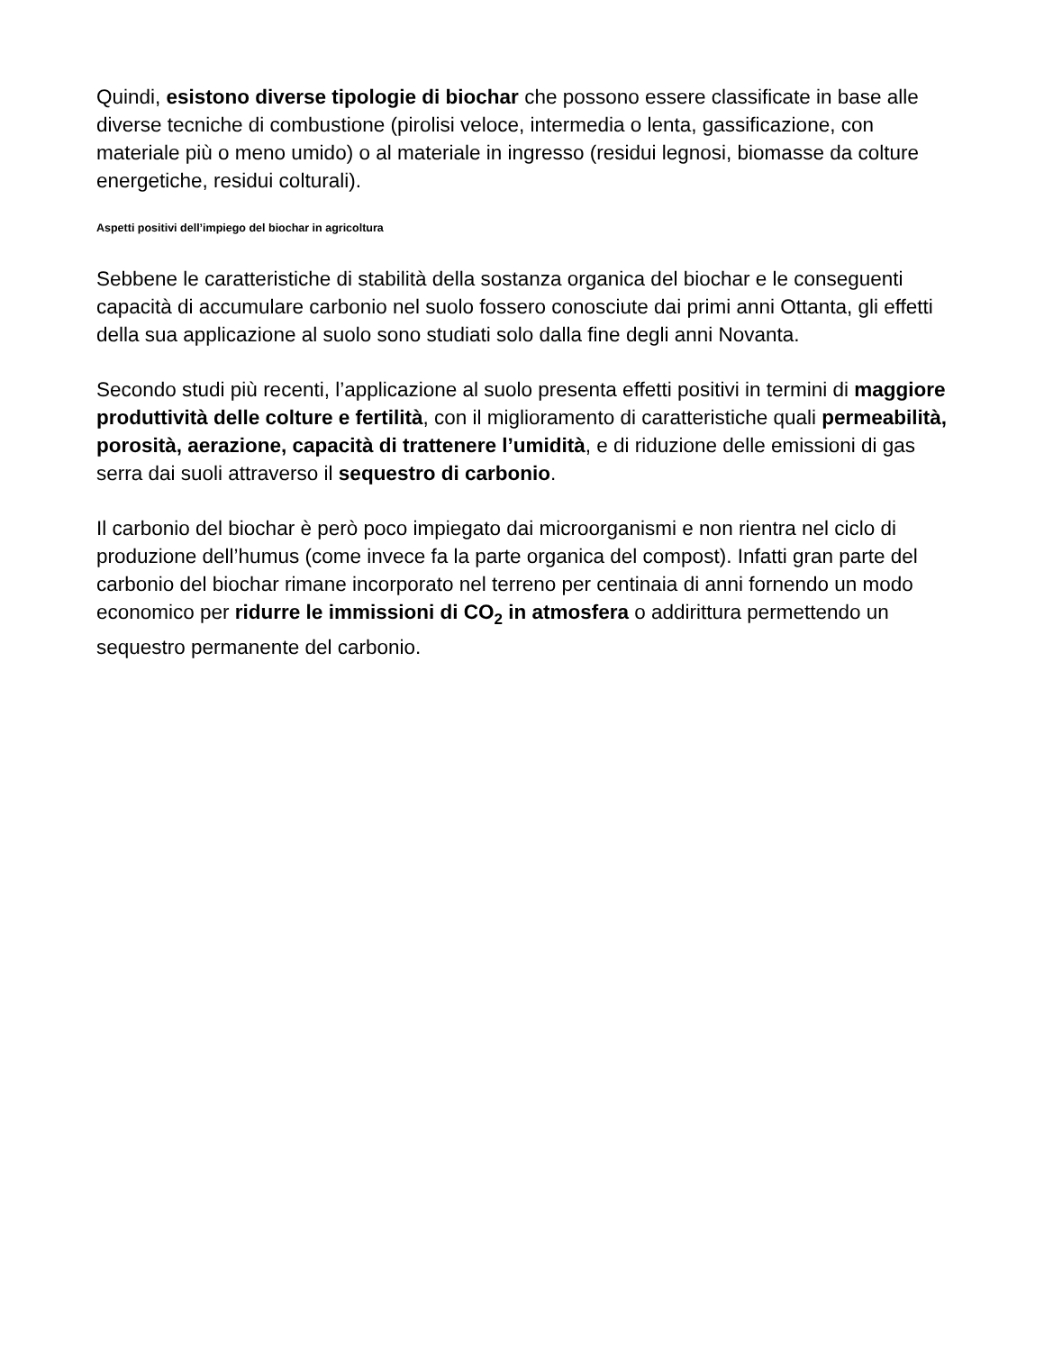Quindi, esistono diverse tipologie di biochar che possono essere classificate in base alle diverse tecniche di combustione (pirolisi veloce, intermedia o lenta, gassificazione, con materiale più o meno umido) o al materiale in ingresso (residui legnosi, biomasse da colture energetiche, residui colturali).
Aspetti positivi dell’impiego del biochar in agricoltura
Sebbene le caratteristiche di stabilità della sostanza organica del biochar e le conseguenti capacità di accumulare carbonio nel suolo fossero conosciute dai primi anni Ottanta, gli effetti della sua applicazione al suolo sono studiati solo dalla fine degli anni Novanta.
Secondo studi più recenti, l’applicazione al suolo presenta effetti positivi in termini di maggiore produttività delle colture e fertilità, con il miglioramento di caratteristiche quali permeabilità, porosità, aerazione, capacità di trattenere l’umidità, e di riduzione delle emissioni di gas serra dai suoli attraverso il sequestro di carbonio.
Il carbonio del biochar è però poco impiegato dai microorganismi e non rientra nel ciclo di produzione dell’humus (come invece fa la parte organica del compost). Infatti gran parte del carbonio del biochar rimane incorporato nel terreno per centinaia di anni fornendo un modo economico per ridurre le immissioni di CO<sub>2</sub> in atmosfera o addirittura permettendo un sequestro permanente del carbonio.